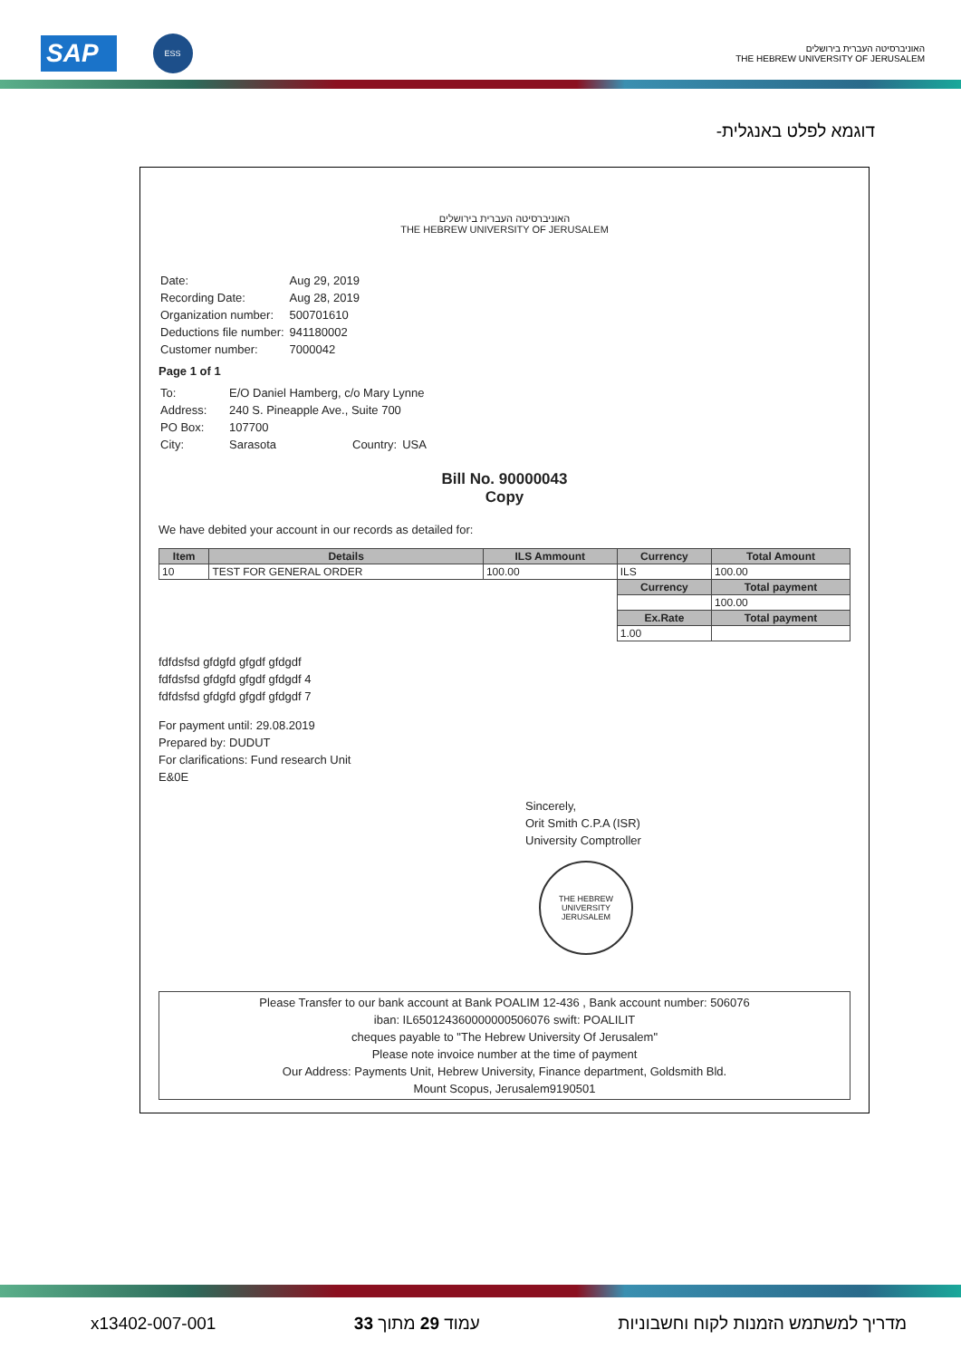SAP ESS
האוניברסיטה העברית בירושלים
THE HEBREW UNIVERSITY OF JERUSALEM
דוגמא לפלט באנגלית-
האוניברסיטה העברית בירושלים
THE HEBREW UNIVERSITY OF JERUSALEM
| Date: | Aug 29, 2019 |
| Recording Date: | Aug 28, 2019 |
| Organization number: | 500701610 |
| Deductions file number: | 941180002 |
| Customer number: | 7000042 |
Page 1 of 1
| To: | E/O Daniel Hamberg, c/o Mary Lynne | | |
| Address: | 240 S. Pineapple Ave., Suite 700 | | |
| PO Box: | 107700 | | |
| City: | Sarasota | Country: | USA |
Bill No. 90000043
Copy
We have debited your account in our records as detailed for:
| Item | Details | ILS Ammount | Currency | Total Amount |
| --- | --- | --- | --- | --- |
| 10 | TEST FOR GENERAL ORDER | 100.00 | ILS | 100.00 |
| | | | Currency | Total payment |
| | | | | 100.00 |
| | | | Ex.Rate | Total payment |
| | | | 1.00 | |
fdfdsfsd gfdgfd gfgdf gfdgdf
fdfdsfsd gfdgfd gfgdf gfdgdf 4
fdfdsfsd gfdgfd gfgdf gfdgdf 7
For payment until: 29.08.2019
Prepared by: DUDUT
For clarifications: Fund research Unit
E&0E
Sincerely,
Orit Smith C.P.A (ISR)
University Comptroller
THE HEBREW
UNIVERSITY
JERUSALEM
Please Transfer to our bank account at Bank POALIM 12-436 , Bank account number: 506076
iban: IL650124360000000506076 swift: POALILIT
cheques payable to "The Hebrew University Of Jerusalem"
Please note invoice number at the time of payment
Our Address: Payments Unit, Hebrew University, Finance department, Goldsmith Bld.
Mount Scopus, Jerusalem9190501
x13402-007-001 עמוד 29 מתוך 33 מדריך למשתמש הזמנות לקוח וחשבוניות